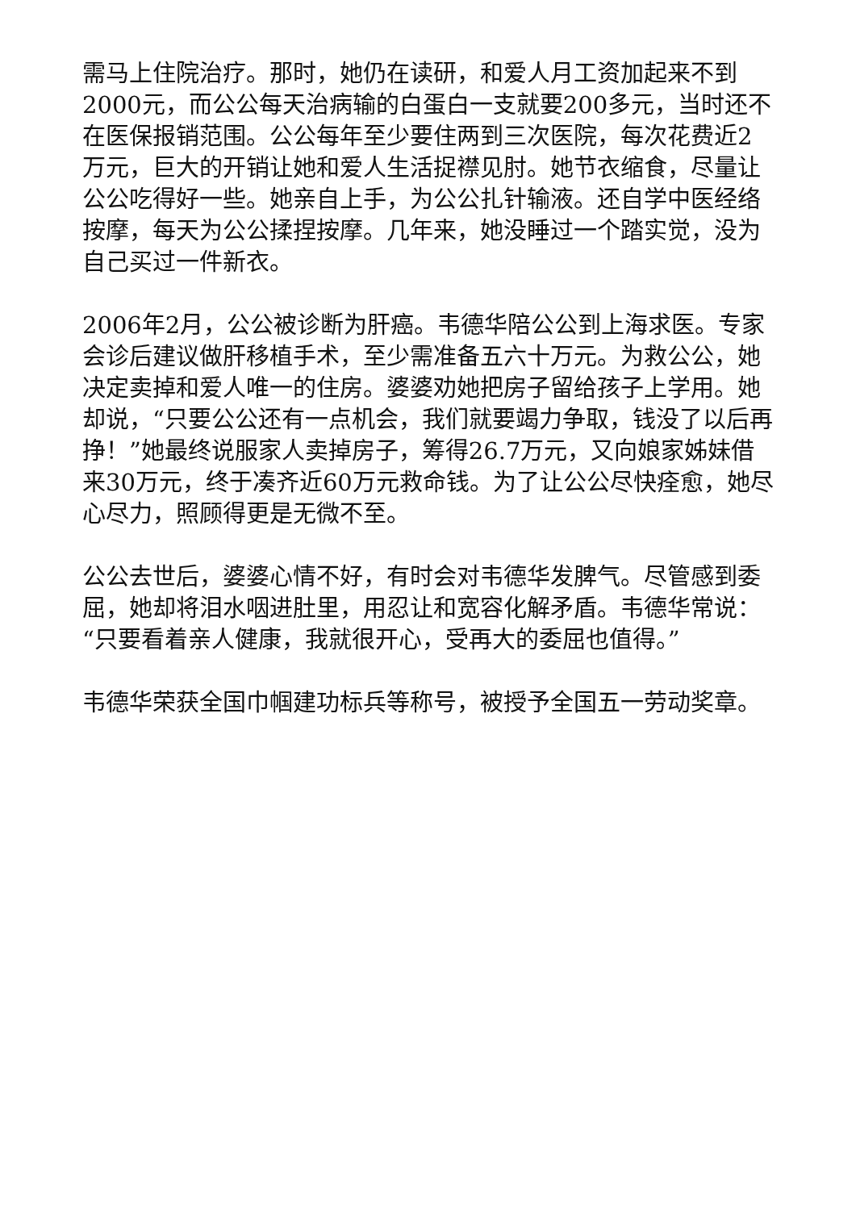需马上住院治疗。那时，她仍在读研，和爱人月工资加起来不到2000元，而公公每天治病输的白蛋白一支就要200多元，当时还不在医保报销范围。公公每年至少要住两到三次医院，每次花费近2万元，巨大的开销让她和爱人生活捉襟见肘。她节衣缩食，尽量让公公吃得好一些。她亲自上手，为公公扎针输液。还自学中医经络按摩，每天为公公揉捏按摩。几年来，她没睡过一个踏实觉，没为自己买过一件新衣。
2006年2月，公公被诊断为肝癌。韦德华陪公公到上海求医。专家会诊后建议做肝移植手术，至少需准备五六十万元。为救公公，她决定卖掉和爱人唯一的住房。婆婆劝她把房子留给孩子上学用。她却说，“只要公公还有一点机会，我们就要竭力争取，钱没了以后再挣！”她最终说服家人卖掉房子，筹得26.7万元，又向娘家姊妹借来30万元，终于凑齐近60万元救命钱。为了让公公尽快痊愈，她尽心尽力，照顾得更是无微不至。
公公去世后，婆婆心情不好，有时会对韦德华发脾气。尽管感到委屈，她却将泪水咽进肚里，用忍让和宽容化解矛盾。韦德华常说：“只要看着亲人健康，我就很开心，受再大的委屈也值得。”
韦德华荣获全国巾帼建功标兵等称号，被授予全国五一劳动奖章。